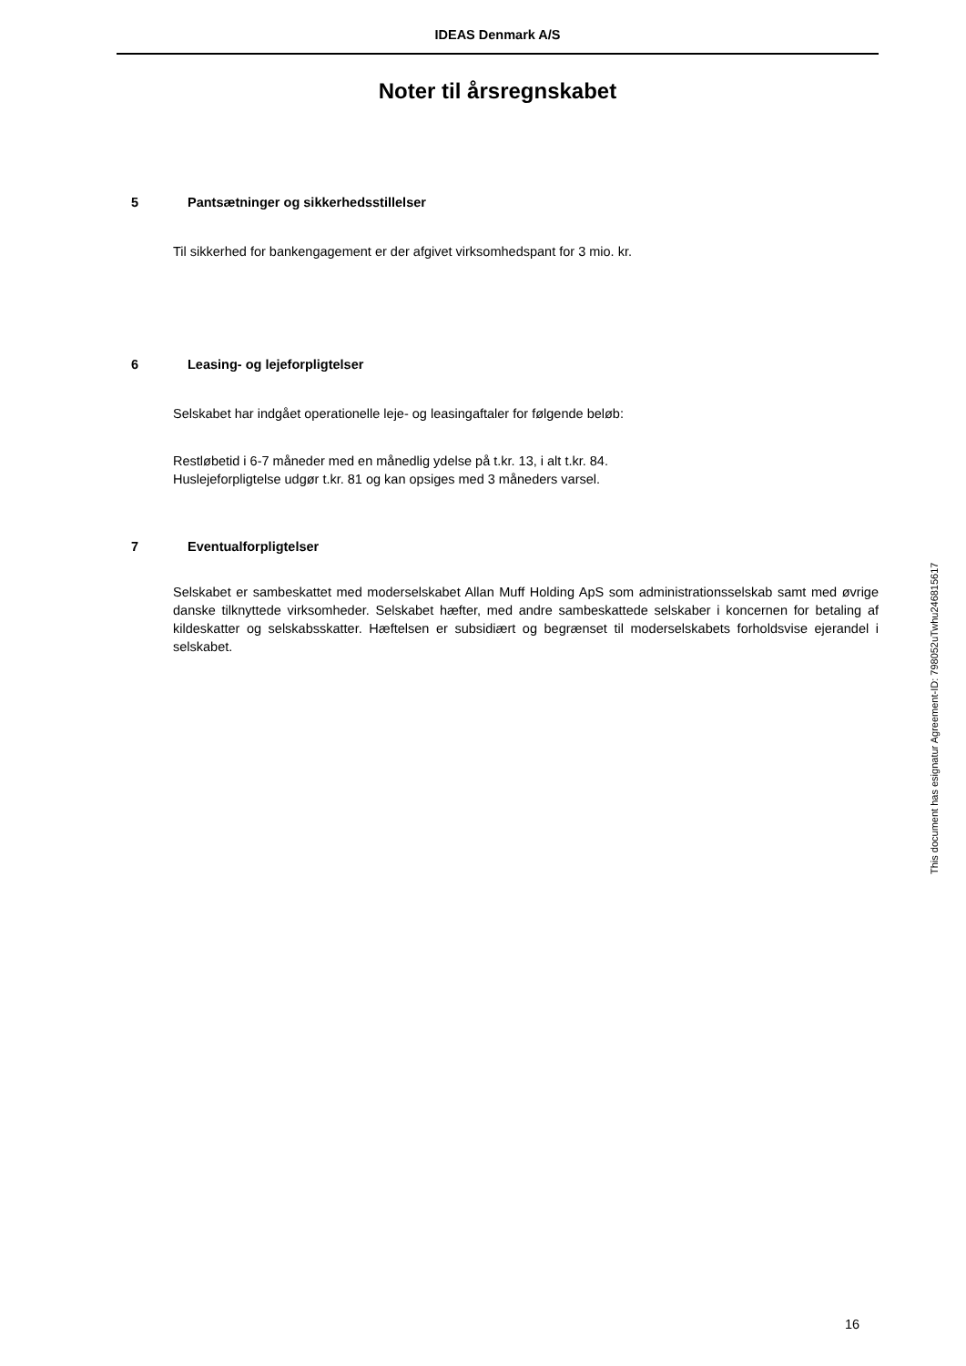IDEAS Denmark A/S
Noter til årsregnskabet
5 Pantsætninger og sikkerhedsstillelser
Til sikkerhed for bankengagement er der afgivet virksomhedspant for 3 mio. kr.
6 Leasing- og lejeforpligtelser
Selskabet har indgået operationelle leje- og leasingaftaler for følgende beløb:
Restløbetid i 6-7 måneder med en månedlig ydelse på t.kr. 13, i alt t.kr. 84.
Huslejeforpligtelse udgør t.kr. 81 og kan opsiges med 3 måneders varsel.
7 Eventualforpligtelser
Selskabet er sambeskattet med moderselskabet Allan Muff Holding ApS som administrationsselskab samt med øvrige danske tilknyttede virksomheder. Selskabet hæfter, med andre sambeskattede selskaber i koncernen for betaling af kildeskatter og selskabsskatter. Hæftelsen er subsidiært og begrænset til moderselskabets forholdsvise ejerandel i selskabet.
This document has esignatur Agreement-ID: 798052uTwhu24681561​7
16